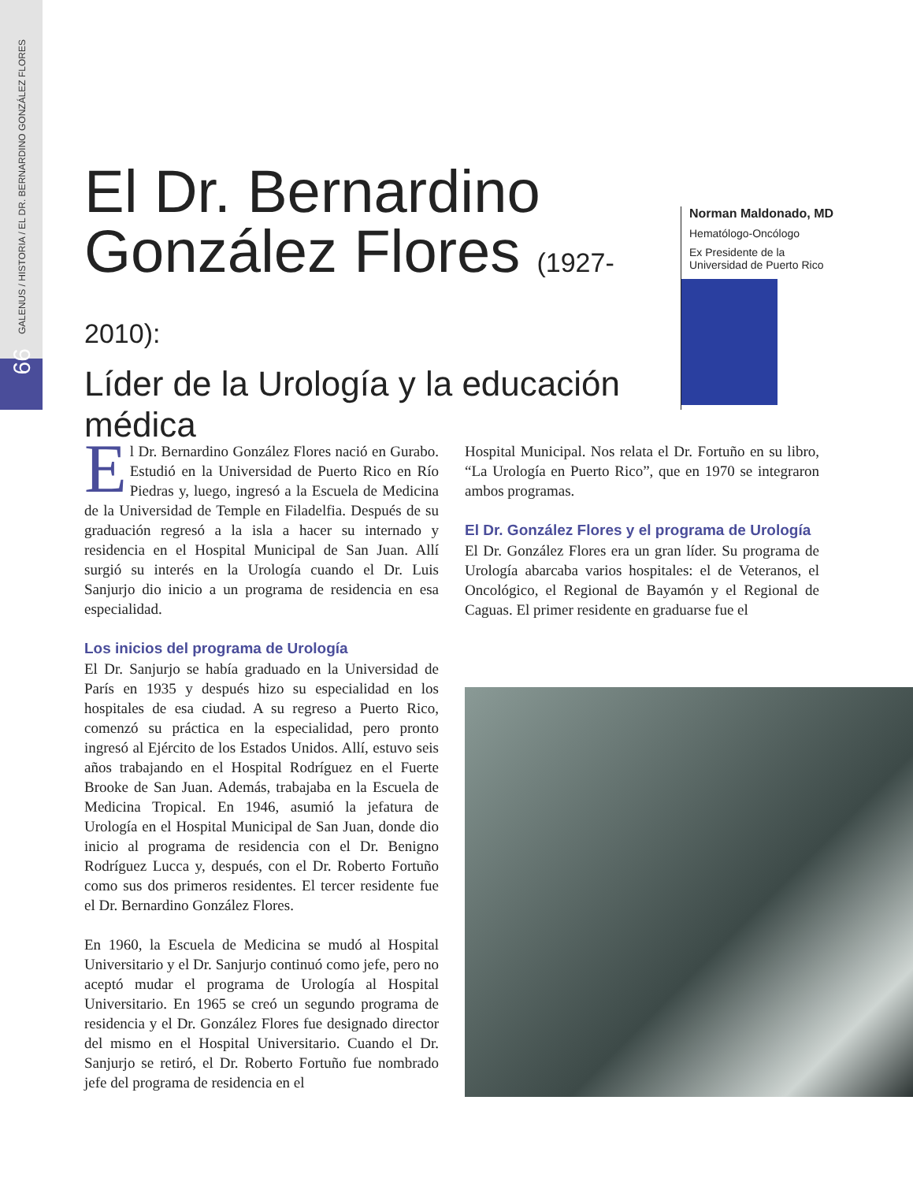GALENUS / HISTORIA / EL DR. BERNARDINO GONZÁLEZ FLORES
66
El Dr. Bernardino González Flores (1927-2010):
Líder de la Urología y la educación médica
Norman Maldonado, MD
Hematólogo-Oncólogo
Ex Presidente de la
Universidad de Puerto Rico
El Dr. Bernardino González Flores nació en Gurabo. Estudió en la Universidad de Puerto Rico en Río Piedras y, luego, ingresó a la Escuela de Medicina de la Universidad de Temple en Filadelfia. Después de su graduación regresó a la isla a hacer su internado y residencia en el Hospital Municipal de San Juan. Allí surgió su interés en la Urología cuando el Dr. Luis Sanjurjo dio inicio a un programa de residencia en esa especialidad.
Los inicios del programa de Urología
El Dr. Sanjurjo se había graduado en la Universidad de París en 1935 y después hizo su especialidad en los hospitales de esa ciudad. A su regreso a Puerto Rico, comenzó su práctica en la especialidad, pero pronto ingresó al Ejército de los Estados Unidos. Allí, estuvo seis años trabajando en el Hospital Rodríguez en el Fuerte Brooke de San Juan. Además, trabajaba en la Escuela de Medicina Tropical. En 1946, asumió la jefatura de Urología en el Hospital Municipal de San Juan, donde dio inicio al programa de residencia con el Dr. Benigno Rodríguez Lucca y, después, con el Dr. Roberto Fortuño como sus dos primeros residentes. El tercer residente fue el Dr. Bernardino González Flores.
En 1960, la Escuela de Medicina se mudó al Hospital Universitario y el Dr. Sanjurjo continuó como jefe, pero no aceptó mudar el programa de Urología al Hospital Universitario. En 1965 se creó un segundo programa de residencia y el Dr. González Flores fue designado director del mismo en el Hospital Universitario. Cuando el Dr. Sanjurjo se retiró, el Dr. Roberto Fortuño fue nombrado jefe del programa de residencia en el
Hospital Municipal. Nos relata el Dr. Fortuño en su libro, “La Urología en Puerto Rico”, que en 1970 se integraron ambos programas.
El Dr. González Flores y el programa de Urología
El Dr. González Flores era un gran líder. Su programa de Urología abarcaba varios hospitales: el de Veteranos, el Oncológico, el Regional de Bayamón y el Regional de Caguas. El primer residente en graduarse fue el